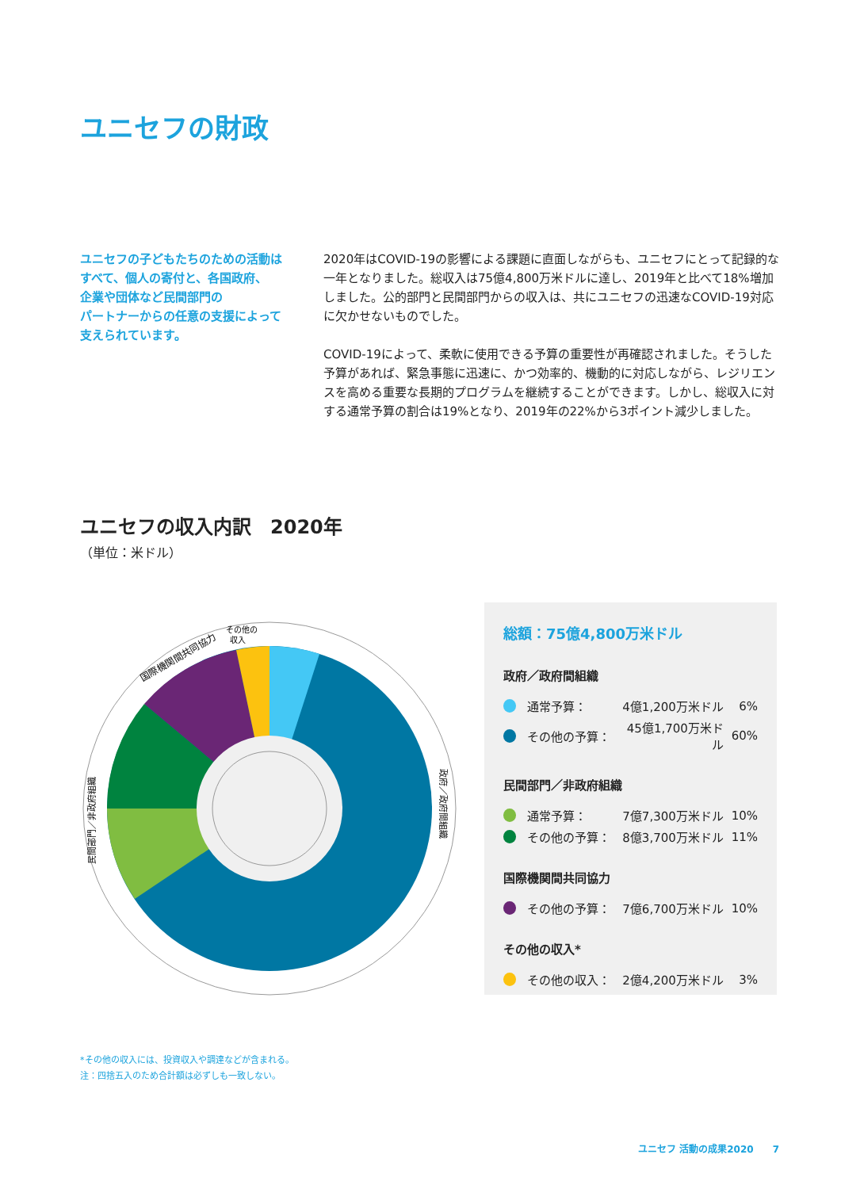ユニセフの財政
ユニセフの子どもたちのための活動は
すべて、個人の寄付と、各国政府、
企業や団体など民間部門の
パートナーからの任意の支援によって
支えられています。
2020年はCOVID-19の影響による課題に直面しながらも、ユニセフにとって記録的な一年となりました。総収入は75億4,800万米ドルに達し、2019年と比べて18%増加しました。公的部門と民間部門からの収入は、共にユニセフの迅速なCOVID-19対応に欠かせないものでした。
COVID-19によって、柔軟に使用できる予算の重要性が再確認されました。そうした予算があれば、緊急事態に迅速に、かつ効率的、機動的に対応しながら、レジリエンスを高める重要な長期的プログラムを継続することができます。しかし、総収入に対する通常予算の割合は19%となり、2019年の22%から3ポイント減少しました。
ユニセフの収入内訳　2020年
（単位：米ドル）
その他の
収入
国際機関間共同協力
民間部門／非政府組織
政府／政府間組織
総額：75億4,800万米ドル
政府／政府間組織
通常予算： 4億1,200万米ドル 6%
その他の予算： 45億1,700万米ドル 60%
民間部門／非政府組織
通常予算： 7億7,300万米ドル 10%
その他の予算： 8億3,700万米ドル 11%
国際機関間共同協力
その他の予算： 7億6,700万米ドル 10%
その他の収入*
その他の収入： 2億4,200万米ドル 3%
*その他の収入には、投資収入や調達などが含まれる。
注：四捨五入のため合計額は必ずしも一致しない。
ユニセフ 活動の成果2020　　7